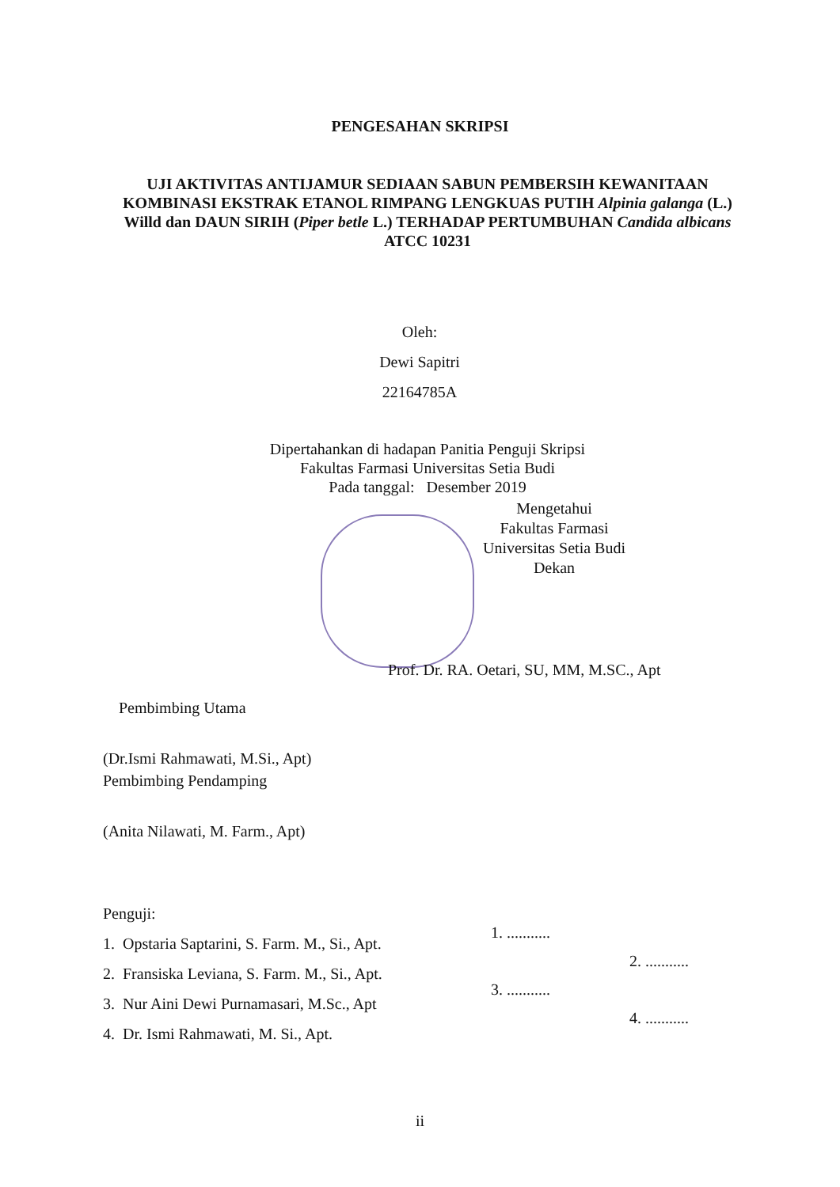PENGESAHAN SKRIPSI
UJI AKTIVITAS ANTIJAMUR SEDIAAN SABUN PEMBERSIH KEWANITAAN KOMBINASI EKSTRAK ETANOL RIMPANG LENGKUAS PUTIH Alpinia galanga (L.) Willd dan DAUN SIRIH (Piper betle L.) TERHADAP PERTUMBUHAN Candida albicans ATCC 10231
Oleh:
Dewi Sapitri
22164785A
Dipertahankan di hadapan Panitia Penguji Skripsi
Fakultas Farmasi Universitas Setia Budi
Pada tanggal: Desember 2019
Mengetahui
Fakultas Farmasi
Universitas Setia Budi
Dekan
Prof. Dr. RA. Oetari, SU, MM, M.SC., Apt
Pembimbing Utama
(Dr.Ismi Rahmawati, M.Si., Apt)
Pembimbing Pendamping
(Anita Nilawati, M. Farm., Apt)
Penguji:
1. Opstaria Saptarini, S. Farm. M., Si., Apt.
2. Fransiska Leviana, S. Farm. M., Si., Apt.
3. Nur Aini Dewi Purnamasari, M.Sc., Apt
4. Dr. Ismi Rahmawati, M. Si., Apt.
1. ...........
2. ...........
3. ...........
4. ...........
ii